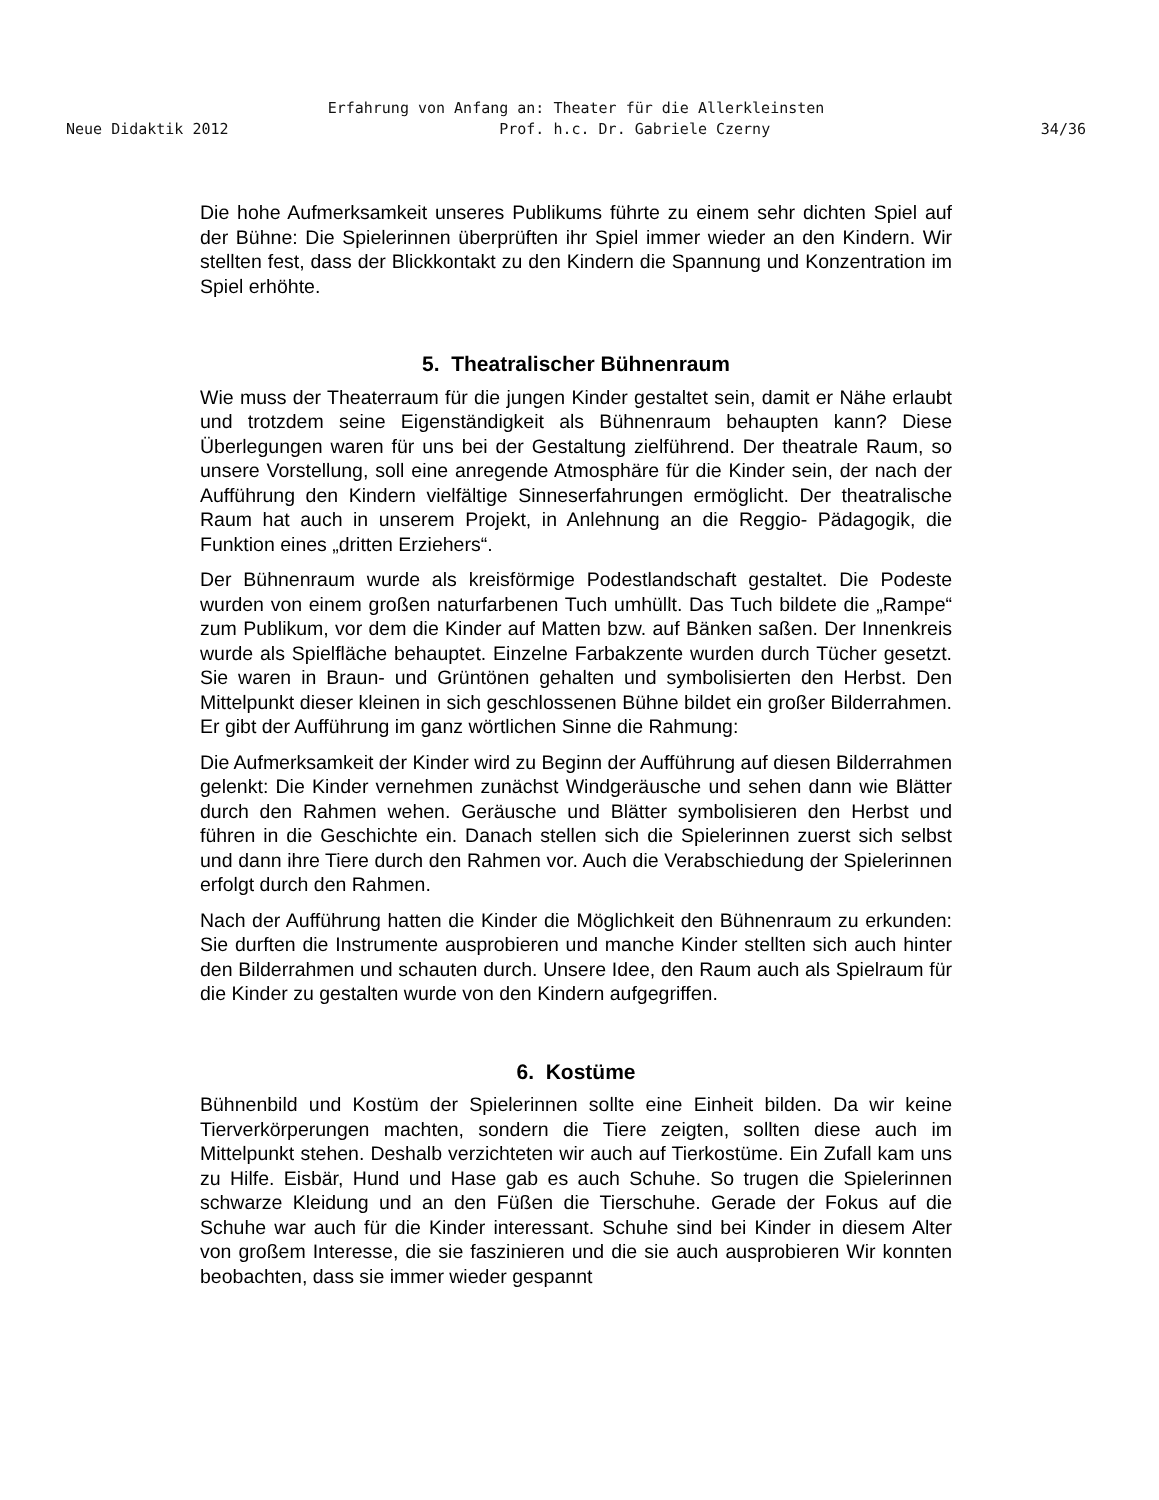Erfahrung von Anfang an: Theater für die Allerkleinsten
Neue Didaktik 2012 Prof. h.c. Dr. Gabriele Czerny 34/36
Die hohe Aufmerksamkeit unseres Publikums führte zu einem sehr dichten Spiel auf der Bühne: Die Spielerinnen überprüften ihr Spiel immer wieder an den Kindern. Wir stellten fest, dass der Blickkontakt zu den Kindern die Spannung und Konzentration im Spiel erhöhte.
5. Theatralischer Bühnenraum
Wie muss der Theaterraum für die jungen Kinder gestaltet sein, damit er Nähe erlaubt und trotzdem seine Eigenständigkeit als Bühnenraum behaupten kann? Diese Überlegungen waren für uns bei der Gestaltung zielführend. Der theatrale Raum, so unsere Vorstellung, soll eine anregende Atmosphäre für die Kinder sein, der nach der Aufführung den Kindern vielfältige Sinneserfahrungen ermöglicht. Der theatralische Raum hat auch in unserem Projekt, in Anlehnung an die Reggio- Pädagogik, die Funktion eines „dritten Erziehers“.
Der Bühnenraum wurde als kreisförmige Podestlandschaft gestaltet. Die Podeste wurden von einem großen naturfarbenen Tuch umhüllt. Das Tuch bildete die „Rampe“ zum Publikum, vor dem die Kinder auf Matten bzw. auf Bänken saßen. Der Innenkreis wurde als Spielfläche behauptet. Einzelne Farbakzente wurden durch Tücher gesetzt. Sie waren in Braun- und Grüntönen gehalten und symbolisierten den Herbst. Den Mittelpunkt dieser kleinen in sich geschlossenen Bühne bildet ein großer Bilderrahmen. Er gibt der Aufführung im ganz wörtlichen Sinne die Rahmung:
Die Aufmerksamkeit der Kinder wird zu Beginn der Aufführung auf diesen Bilderrahmen gelenkt: Die Kinder vernehmen zunächst Windgeräusche und sehen dann wie Blätter durch den Rahmen wehen. Geräusche und Blätter symbolisieren den Herbst und führen in die Geschichte ein. Danach stellen sich die Spielerinnen zuerst sich selbst und dann ihre Tiere durch den Rahmen vor. Auch die Verabschiedung der Spielerinnen erfolgt durch den Rahmen.
Nach der Aufführung hatten die Kinder die Möglichkeit den Bühnenraum zu erkunden: Sie durften die Instrumente ausprobieren und manche Kinder stellten sich auch hinter den Bilderrahmen und schauten durch. Unsere Idee, den Raum auch als Spielraum für die Kinder zu gestalten wurde von den Kindern aufgegriffen.
6. Kostüme
Bühnenbild und Kostüm der Spielerinnen sollte eine Einheit bilden. Da wir keine Tierverkörperungen machten, sondern die Tiere zeigten, sollten diese auch im Mittelpunkt stehen. Deshalb verzichteten wir auch auf Tierkostüme. Ein Zufall kam uns zu Hilfe. Eisbär, Hund und Hase gab es auch Schuhe. So trugen die Spielerinnen schwarze Kleidung und an den Füßen die Tierschuhe. Gerade der Fokus auf die Schuhe war auch für die Kinder interessant. Schuhe sind bei Kinder in diesem Alter von großem Interesse, die sie faszinieren und die sie auch ausprobieren Wir konnten beobachten, dass sie immer wieder gespannt